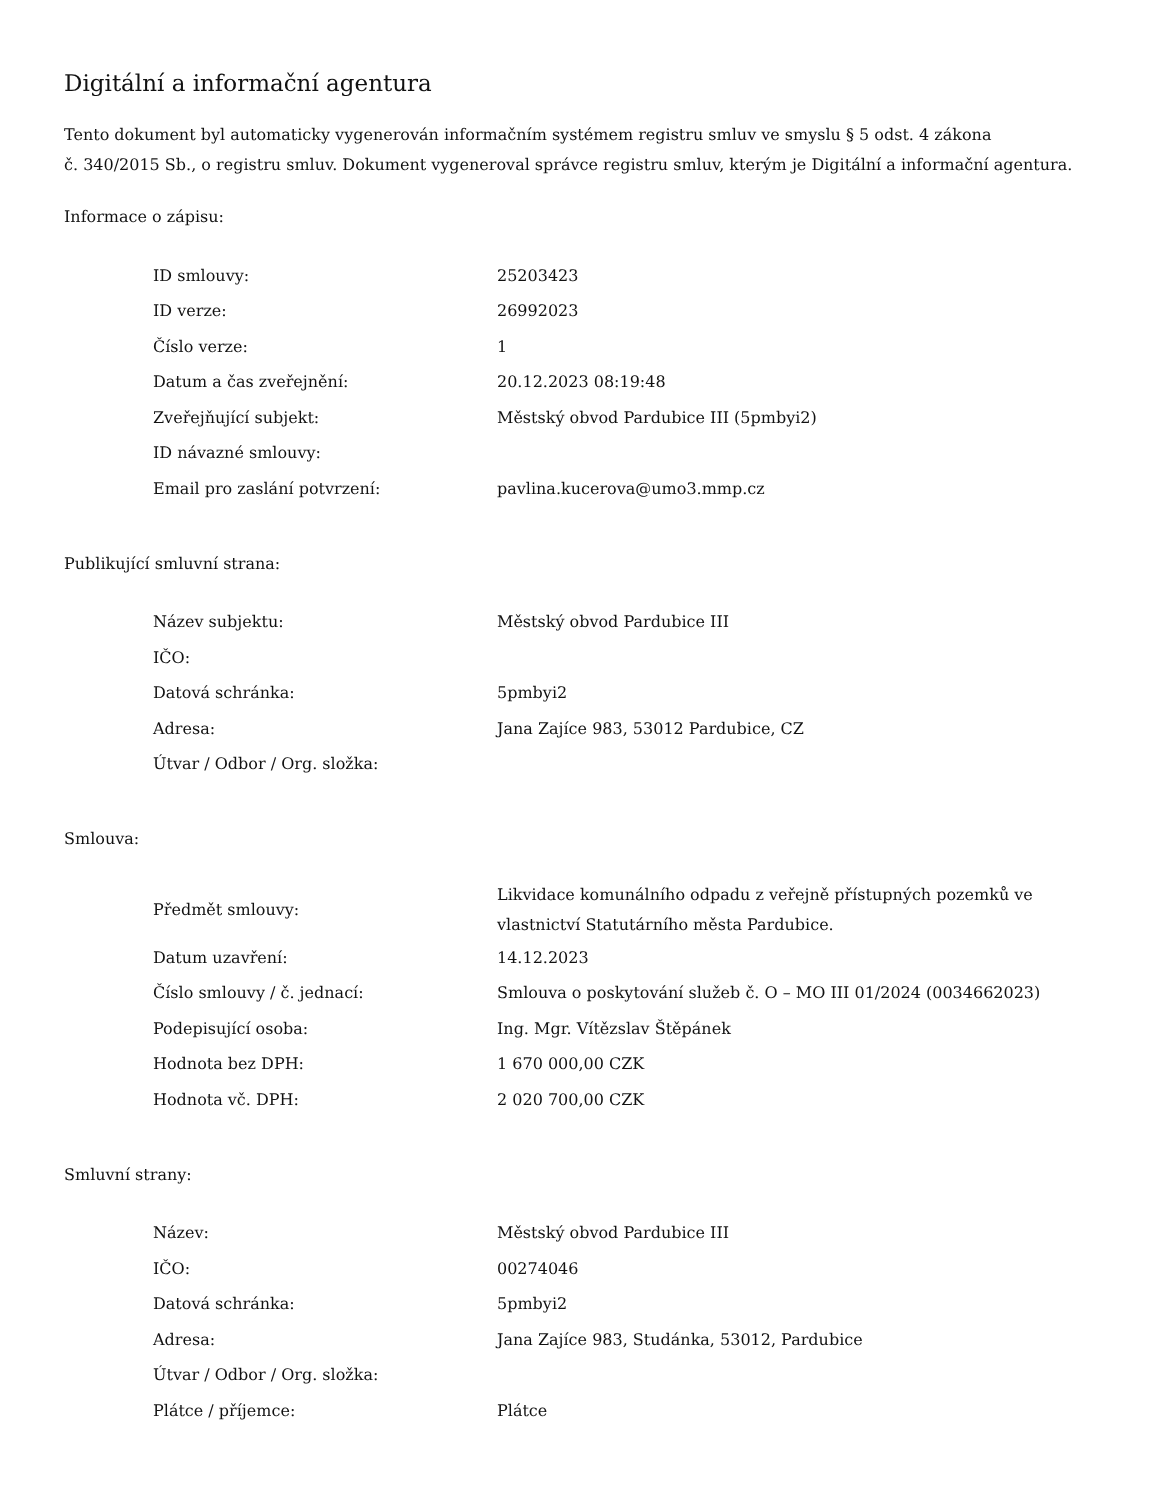Digitální a informační agentura
Tento dokument byl automaticky vygenerován informačním systémem registru smluv ve smyslu § 5 odst. 4 zákona
č. 340/2015 Sb., o registru smluv. Dokument vygeneroval správce registru smluv, kterým je Digitální a informační agentura.
Informace o zápisu:
| ID smlouvy: | 25203423 |
| ID verze: | 26992023 |
| Číslo verze: | 1 |
| Datum a čas zveřejnění: | 20.12.2023 08:19:48 |
| Zveřejňující subjekt: | Městský obvod Pardubice III (5pmbyi2) |
| ID návazné smlouvy: | |
| Email pro zaslání potvrzení: | pavlina.kucerova@umo3.mmp.cz |
Publikující smluvní strana:
| Název subjektu: | Městský obvod Pardubice III |
| IČO: | |
| Datová schránka: | 5pmbyi2 |
| Adresa: | Jana Zajíce 983, 53012 Pardubice, CZ |
| Útvar / Odbor / Org. složka: | |
Smlouva:
| Předmět smlouvy: | Likvidace komunálního odpadu z veřejně přístupných pozemků ve vlastnictví Statutárního města Pardubice. |
| Datum uzavření: | 14.12.2023 |
| Číslo smlouvy / č. jednací: | Smlouva o poskytování služeb č. O – MO III 01/2024 (0034662023) |
| Podepisující osoba: | Ing. Mgr. Vítězslav Štěpánek |
| Hodnota bez DPH: | 1 670 000,00 CZK |
| Hodnota vč. DPH: | 2 020 700,00 CZK |
Smluvní strany:
| Název: | Městský obvod Pardubice III |
| IČO: | 00274046 |
| Datová schránka: | 5pmbyi2 |
| Adresa: | Jana Zajíce 983, Studánka, 53012, Pardubice |
| Útvar / Odbor / Org. složka: | |
| Plátce / příjemce: | Plátce |